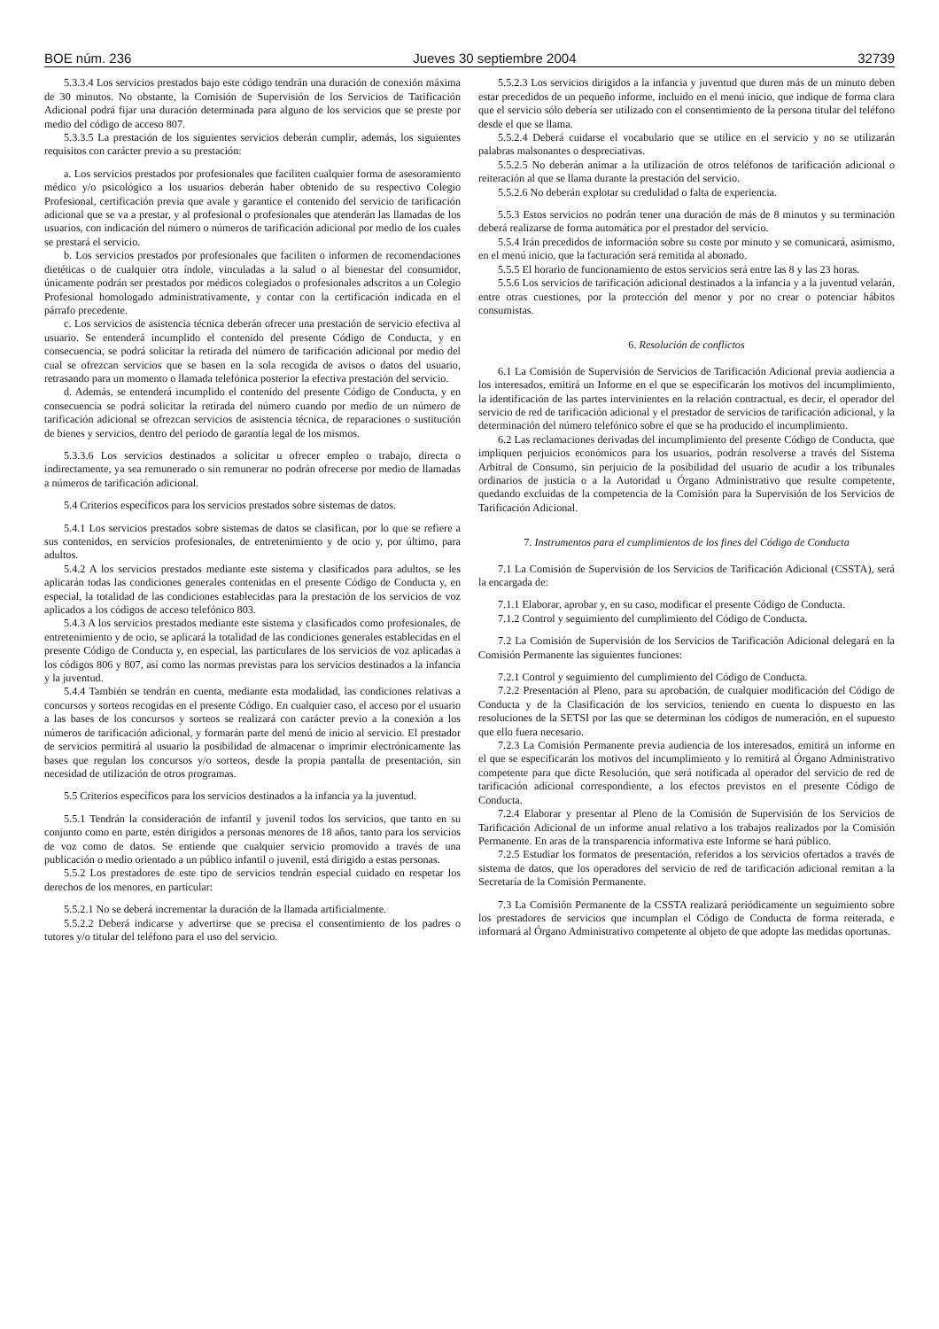BOE núm. 236 Jueves 30 septiembre 2004 32739
5.3.3.4 Los servicios prestados bajo este código tendrán una duración de conexión máxima de 30 minutos. No obstante, la Comisión de Supervisión de los Servicios de Tarificación Adicional podrá fijar una duración determinada para alguno de los servicios que se preste por medio del código de acceso 807.
5.3.3.5 La prestación de los siguientes servicios deberán cumplir, además, los siguientes requisitos con carácter previo a su prestación:
a. Los servicios prestados por profesionales que faciliten cualquier forma de asesoramiento médico y/o psicológico a los usuarios deberán haber obtenido de su respectivo Colegio Profesional, certificación previa que avale y garantice el contenido del servicio de tarificación adicional que se va a prestar, y al profesional o profesionales que atenderán las llamadas de los usuarios, con indicación del número o números de tarificación adicional por medio de los cuales se prestará el servicio.
b. Los servicios prestados por profesionales que faciliten o informen de recomendaciones dietéticas o de cualquier otra índole, vinculadas a la salud o al bienestar del consumidor, únicamente podrán ser prestados por médicos colegiados o profesionales adscritos a un Colegio Profesional homologado administrativamente, y contar con la certificación indicada en el párrafo precedente.
c. Los servicios de asistencia técnica deberán ofrecer una prestación de servicio efectiva al usuario. Se entenderá incumplido el contenido del presente Código de Conducta, y en consecuencia, se podrá solicitar la retirada del número de tarificación adicional por medio del cual se ofrezcan servicios que se basen en la sola recogida de avisos o datos del usuario, retrasando para un momento o llamada telefónica posterior la efectiva prestación del servicio.
d. Además, se entenderá incumplido el contenido del presente Código de Conducta, y en consecuencia se podrá solicitar la retirada del número cuando por medio de un número de tarificación adicional se ofrezcan servicios de asistencia técnica, de reparaciones o sustitución de bienes y servicios, dentro del periodo de garantía legal de los mismos.
5.3.3.6 Los servicios destinados a solicitar u ofrecer empleo o trabajo, directa o indirectamente, ya sea remunerado o sin remunerar no podrán ofrecerse por medio de llamadas a números de tarificación adicional.
5.4 Criterios específicos para los servicios prestados sobre sistemas de datos.
5.4.1 Los servicios prestados sobre sistemas de datos se clasifican, por lo que se refiere a sus contenidos, en servicios profesionales, de entretenimiento y de ocio y, por último, para adultos.
5.4.2 A los servicios prestados mediante este sistema y clasificados para adultos, se les aplicarán todas las condiciones generales contenidas en el presente Código de Conducta y, en especial, la totalidad de las condiciones establecidas para la prestación de los servicios de voz aplicados a los códigos de acceso telefónico 803.
5.4.3 A los servicios prestados mediante este sistema y clasificados como profesionales, de entretenimiento y de ocio, se aplicará la totalidad de las condiciones generales establecidas en el presente Código de Conducta y, en especial, las particulares de los servicios de voz aplicadas a los códigos 806 y 807, así como las normas previstas para los servicios destinados a la infancia y la juventud.
5.4.4 También se tendrán en cuenta, mediante esta modalidad, las condiciones relativas a concursos y sorteos recogidas en el presente Código. En cualquier caso, el acceso por el usuario a las bases de los concursos y sorteos se realizará con carácter previo a la conexión a los números de tarificación adicional, y formarán parte del menú de inicio al servicio. El prestador de servicios permitirá al usuario la posibilidad de almacenar o imprimir electrónicamente las bases que regulan los concursos y/o sorteos, desde la propia pantalla de presentación, sin necesidad de utilización de otros programas.
5.5 Criterios específicos para los servicios destinados a la infancia ya la juventud.
5.5.1 Tendrán la consideración de infantil y juvenil todos los servicios, que tanto en su conjunto como en parte, estén dirigidos a personas menores de 18 años, tanto para los servicios de voz como de datos. Se entiende que cualquier servicio promovido a través de una publicación o medio orientado a un público infantil o juvenil, está dirigido a estas personas.
5.5.2 Los prestadores de este tipo de servicios tendrán especial cuidado en respetar los derechos de los menores, en particular:
5.5.2.1 No se deberá incrementar la duración de la llamada artificialmente.
5.5.2.2 Deberá indicarse y advertirse que se precisa el consentimiento de los padres o tutores y/o titular del teléfono para el uso del servicio.
5.5.2.3 Los servicios dirigidos a la infancia y juventud que duren más de un minuto deben estar precedidos de un pequeño informe, incluido en el menú inicio, que indique de forma clara que el servicio sólo debería ser utilizado con el consentimiento de la persona titular del teléfono desde el que se llama.
5.5.2.4 Deberá cuidarse el vocabulario que se utilice en el servicio y no se utilizarán palabras malsonantes o despreciativas.
5.5.2.5 No deberán animar a la utilización de otros teléfonos de tarificación adicional o reiteración al que se llama durante la prestación del servicio.
5.5.2.6 No deberán explotar su credulidad o falta de experiencia.
5.5.3 Estos servicios no podrán tener una duración de más de 8 minutos y su terminación deberá realizarse de forma automática por el prestador del servicio.
5.5.4 Irán precedidos de información sobre su coste por minuto y se comunicará, asimismo, en el menú inicio, que la facturación será remitida al abonado.
5.5.5 El horario de funcionamiento de estos servicios será entre las 8 y las 23 horas.
5.5.6 Los servicios de tarificación adicional destinados a la infancia y a la juventud velarán, entre otras cuestiones, por la protección del menor y por no crear o potenciar hábitos consumistas.
6. Resolución de conflictos
6.1 La Comisión de Supervisión de Servicios de Tarificación Adicional previa audiencia a los interesados, emitirá un Informe en el que se especificarán los motivos del incumplimiento, la identificación de las partes intervinientes en la relación contractual, es decir, el operador del servicio de red de tarificación adicional y el prestador de servicios de tarificación adicional, y la determinación del número telefónico sobre el que se ha producido el incumplimiento.
6.2 Las reclamaciones derivadas del incumplimiento del presente Código de Conducta, que impliquen perjuicios económicos para los usuarios, podrán resolverse a través del Sistema Arbitral de Consumo, sin perjuicio de la posibilidad del usuario de acudir a los tribunales ordinarios de justicia o a la Autoridad u Órgano Administrativo que resulte competente, quedando excluidas de la competencia de la Comisión para la Supervisión de los Servicios de Tarificación Adicional.
7. Instrumentos para el cumplimientos de los fines del Código de Conducta
7.1 La Comisión de Supervisión de los Servicios de Tarificación Adicional (CSSTA), será la encargada de:
7.1.1 Elaborar, aprobar y, en su caso, modificar el presente Código de Conducta.
7.1.2 Control y seguimiento del cumplimiento del Código de Conducta.
7.2 La Comisión de Supervisión de los Servicios de Tarificación Adicional delegará en la Comisión Permanente las siguientes funciones:
7.2.1 Control y seguimiento del cumplimiento del Código de Conducta.
7.2.2 Presentación al Pleno, para su aprobación, de cualquier modificación del Código de Conducta y de la Clasificación de los servicios, teniendo en cuenta lo dispuesto en las resoluciones de la SETSI por las que se determinan los códigos de numeración, en el supuesto que ello fuera necesario.
7.2.3 La Comisión Permanente previa audiencia de los interesados, emitirá un informe en el que se especificarán los motivos del incumplimiento y lo remitirá al Órgano Administrativo competente para que dicte Resolución, que será notificada al operador del servicio de red de tarificación adicional correspondiente, a los efectos previstos en el presente Código de Conducta.
7.2.4 Elaborar y presentar al Pleno de la Comisión de Supervisión de los Servicios de Tarificación Adicional de un informe anual relativo a los trabajos realizados por la Comisión Permanente. En aras de la transparencia informativa este Informe se hará público.
7.2.5 Estudiar los formatos de presentación, referidos a los servicios ofertados a través de sistema de datos, que los operadores del servicio de red de tarificación adicional remitan a la Secretaría de la Comisión Permanente.
7.3 La Comisión Permanente de la CSSTA realizará periódicamente un seguimiento sobre los prestadores de servicios que incumplan el Código de Conducta de forma reiterada, e informará al Órgano Administrativo competente al objeto de que adopte las medidas oportunas.